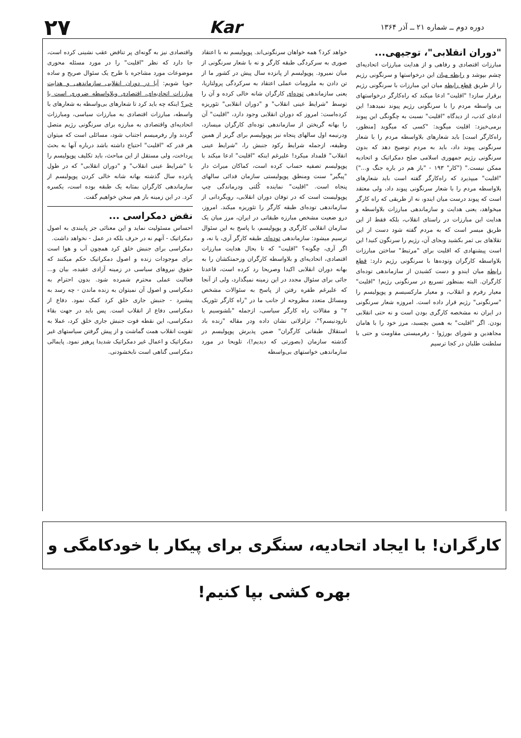دوره دوم ــ شماره ۲۱ ــ آذر ۱۳۶۴
Kar
۲۷
"دوران انقلابی"، توجیهی...
مبارزات اقتصادی و رفاهی و از هدایت مبارزات اتحادیه‌ای چشم بپوشد و رابطه میان این درخواستها و سرنگونی رژیم را از طریق قطع رابطه میان این مبارزات با سرنگونی رژیم برقرار سازد! "اقلیت" ادعا میکند که راه‌کارگر درخواستهای بی واسطه مردم را با سرنگونی رژیم پیوند نمیدهد! این ادعای کذب، از دیدگاه "اقلیت" نسبت به چگونگی این پیوند برمی‌خیزد: اقلیت میگوید: "کسی که میگوید [منظور، راه‌کارگر است] باید شعارهای بلاواسطه مردم را با شعار سرنگونی پیوند داد، باید به مردم توضیح دهد که بدون سرنگونی رژیم جمهوری اسلامی صلح دمکراتیک و اتحادیه ممکن نیست." ("کار" ۱۹۳ - "باز هم در باره جنگ و...") "اقلیت" میپذیرد که راه‌کارگر گفته است باید شعارهای بلاواسطه مردم را با شعار سرنگونی پیوند داد، ولی معتقد است که پیوند درست میان ایندو، نه از طریقی که راه کارگر میخواهد، یعنی هدایت و سازماندهی مبارزات بلاواسطه و هدایت این مبارزات در راستای انقلاب، بلکه فقط از این طریق میسر است که به مردم گفته شود دست از این تقلاهای بی ثمر بکشید وبجای آن، رژیم را سرنگون کنید! این است پیشنهادی که اقلیت برای "مرتبط" ساختن مبارزات بلاواسطه کارگران وتوده‌ها با سرنگونی رژیم دارد: قطع رابطه میان ایندو و دست کشیدن از سازماندهی توده‌ای کارگران. البته بمنظور تسریع در سرنگونی رژیم! "اقلیت" معیار رفرم و انقلاب، و معیار مارکسیسم و پوپولیسم را "سرنگونی" رژیم قرار داده است. امروزه شعار سرنگونی در ایران نه مشخصه کارگری بودن است و نه حتی انقلابی بودن. اگر "اقلیت" به همین بچسبد، مرز خود را با هامان مجاهدین و شورای بورژوا - رفرمیستی مقاومت و حتی با سلطنت طلبان در کجا ترسیم
خواهد کرد؟ همه خواهان سرنگونی‌اند. پوپولیسم نه با اعتقاد صوری به سرکردگی طبقه کارگر و نه با شعار سرنگونی از میان نمیرود. پوپولیسم از پانزده سال پیش در کشور ما از تن دادن به ملزومات عملی اعتقاد به سرکردگی پرولتاریا، یعنی سازماندهی توده‌ای کارگران شانه خالی کرده و آن را توسط "شرایط عینی انقلاب" و "دوران انقلابی" تئوریزه کرده‌است: امروز که دوران انقلابی وجود دارد، "اقلیت" آن را بهانه گریختن از سازماندهی توده‌ای کارگران میسازد، ودرنیمه اول سالهای پنجاه نیز پوپولیسم برای گریز از همین وظیفه، ازجمله شرایط رکود جنبش را، "شرایط عینی انقلاب" قلمداد میکرد! علیرغم اینکه "اقلیت" ادعا میکند با پوپولیسم تصفیه حساب کرده است، کماکان میراث دار "پیگیر" سنت ومنطق پوپولیستی سازمان فدائی سالهای پنجاه است. "اقلیت" نماینده کُلتی ودرماندگی چپ پوپولیست است که در توفان دوران انقلابی، رویگردانی از سازماندهی توده‌ای طبقه کارگر را تئوریزه میکند. امروز، درو ضعیت مشخص مبارزه طبقاتی در ایران، مرز میان یک سازمان انقلابی کارگری و پوپولیسم، با پاسخ به این سئوال ترسیم میشود: سازماندهی توده‌ای طبقه کارگر آری، یا نه، و اگر آری، چگونه؟ "اقلیت" که تا بحال هدایت مبارزات اقتصادی، اتحادیه‌ای و بلاواسطه کارگران وزحمتکشان را به بهانه دوران انقلابی اکیدا وصریحا رد کرده است، قاعدتا جائی برای سئوال مجدد در این زمینه نمیگذارد، ولی از آنجا که علیرغم طفره رفتن از پاسخ به سئوالات مشخص ومسائل متعدد مطروحه از جانب ما در "راه کارگر تئوریک ۲" و مقالات راه کارگر سیاسی، ازجمله "بلشوسیم یا نارودنیسم؟"، تزلزلاتی نشان داده ودر مقاله "زنده باد استقلال طبقاتی کارگران" ضمن پذیرش پوپولیسم در گذشته سازمان (بصورتی که دیدیم!)، تلویحا در مورد سازماندهی خواستهای بی‌واسطه
واقتصادی نیز به گونه‌ای پر تناقض عقب نشینی کرده است، جا دارد که نظر "اقلیت" را در مورد مسئله محوری موضوعات مورد مشاجره با طرح یک سئوال صریح و ساده جویا شویم: آیا در دوران انقلابی سازماندهی و هدایت مبارزات اتحادیه‌ای، اقتصادی وبلاواسطه ضروری است یا خیر؟ اینکه چه باید کرد تا شعارهای بی‌واسطه به شعارهای با واسطه، مبارزات اقتصادی به مبارزات سیاسی، ومبارزات اتحادیه‌ای واقتصادی به مبارزه برای سرنگونی رژیم متصل گردند واز رفرمیسم اجتناب شود، مسائلی است که میتوان هر قدر که "اقلیت" احتیاج داشته باشد درباره آنها به بحث پرداخت، ولی مستقل از این مباحث، باید تکلیف پوپولیسم را با "شرایط عینی انقلاب" و "دوران انقلابی" که در طول پانزده سال گذشته بهانه شانه خالی کردن پوپولیسم از سازماندهی کارگران بمثابه یک طبقه بوده است، یکسره کرد. در این زمینه باز هم سخن خواهیم گفت.
نقض دمکراسی ...
احساس مسئولیت نماید و این معنائی جز پایبندی به اصول دمکراتیک - آنهم نه در حرف بلکه در عمل - نخواهد داشت.
دمکراسی برای جنبش خلق کرد همچون آب و هوا است برای موجودات زنده و اصول دمکراتیک حکم میکنند که حقوق نیروهای سیاسی در زمینه آزادی عقیده، بیان و... فعالیت عملی محترم شمرده شود. بدون احترام به دمکراسی و اصول آن نمیتوان به زنده ماندن - چه رسد به پیشبرد - جنبش جاری خلق کرد کمک نمود. دفاع از دمکراسی دفاع از انقلاب است. پس باید در جهت بقاء دمکراسی، این نقطه قوت جنبش جاری خلق کرد، عملا به تقویت انقلاب همت گماشت و از پیش گرفتن سیاستهای غیر دمکراتیک و اعمال غیر دمکراتیک شدیدا پرهیز نمود. پایمالی دمکراسی گناهی است نابخشودنی.
کارگران! با ایجاد اتحادیه، سنگری برای پیکار با خودکامگی و بهره کشی بپا کنیم!